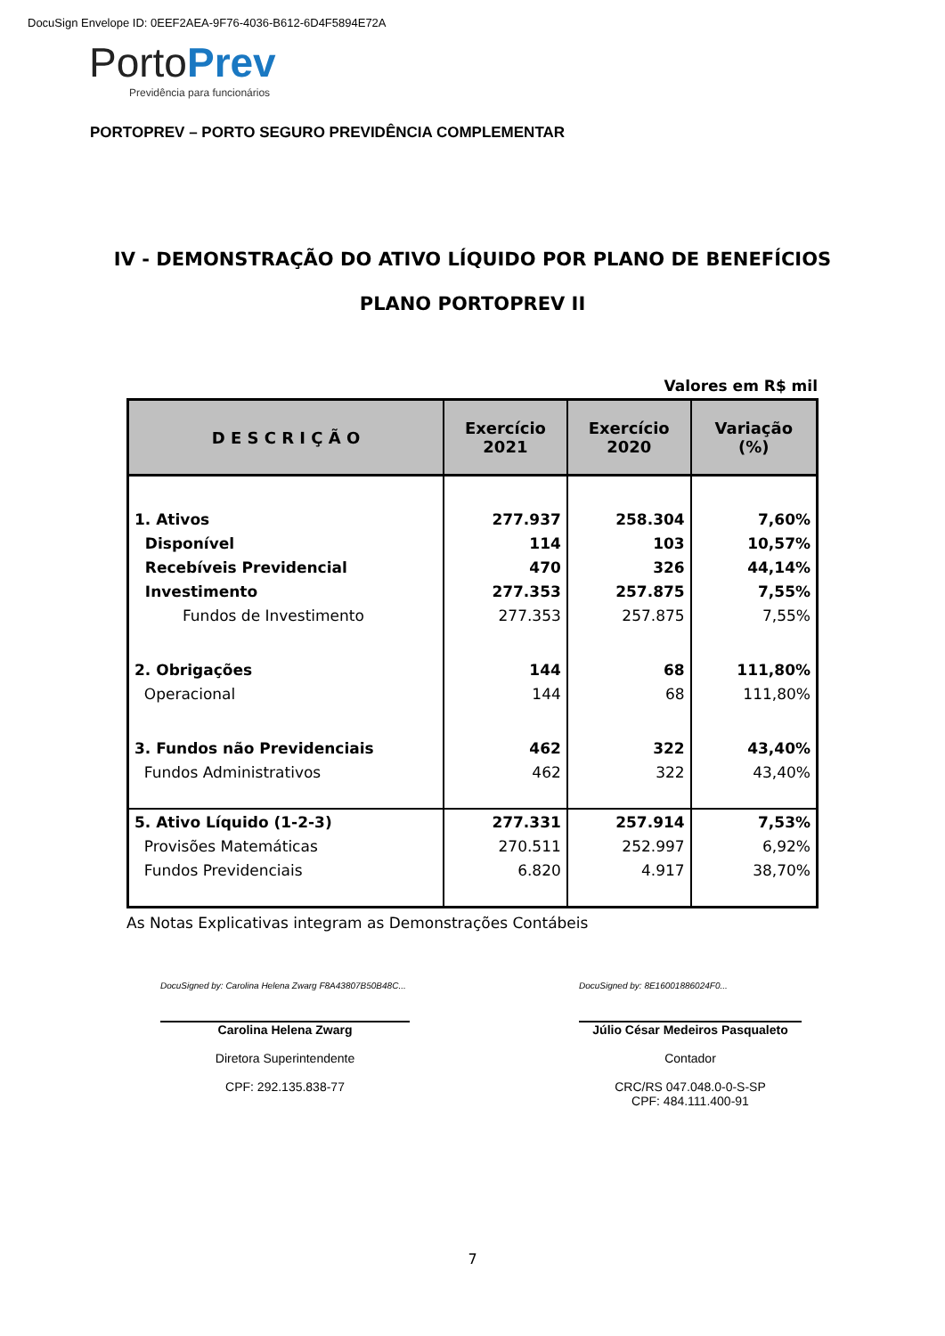DocuSign Envelope ID: 0EEF2AEA-9F76-4036-B612-6D4F5894E72A
Porto Prev
Previdência para funcionários
PORTOPREV – PORTO SEGURO PREVIDÊNCIA COMPLEMENTAR
IV - DEMONSTRAÇÃO DO ATIVO LÍQUIDO POR PLANO DE BENEFÍCIOS
PLANO PORTOPREV II
Valores em R$ mil
| D E S C R I Ç Ã O | Exercício 2021 | Exercício 2020 | Variação (%) |
| --- | --- | --- | --- |
| 1. Ativos | 277.937 | 258.304 | 7,60% |
| Disponível | 114 | 103 | 10,57% |
| Recebíveis Previdencial | 470 | 326 | 44,14% |
| Investimento | 277.353 | 257.875 | 7,55% |
| Fundos de Investimento | 277.353 | 257.875 | 7,55% |
| 2. Obrigações | 144 | 68 | 111,80% |
| Operacional | 144 | 68 | 111,80% |
| 3. Fundos não Previdenciais | 462 | 322 | 43,40% |
| Fundos Administrativos | 462 | 322 | 43,40% |
| 5. Ativo Líquido (1-2-3) | 277.331 | 257.914 | 7,53% |
| Provisões Matemáticas | 270.511 | 252.997 | 6,92% |
| Fundos Previdenciais | 6.820 | 4.917 | 38,70% |
As Notas Explicativas integram as Demonstrações Contábeis
DocuSigned by: Carolina Helena Zwarg F8A43807B50B48C...
Carolina Helena Zwarg
Diretora Superintendente
CPF: 292.135.838-77
DocuSigned by: 8E16001886024F0...
Júlio César Medeiros Pasqualeto
Contador
CRC/RS 047.048.0-0-S-SP
CPF: 484.111.400-91
7